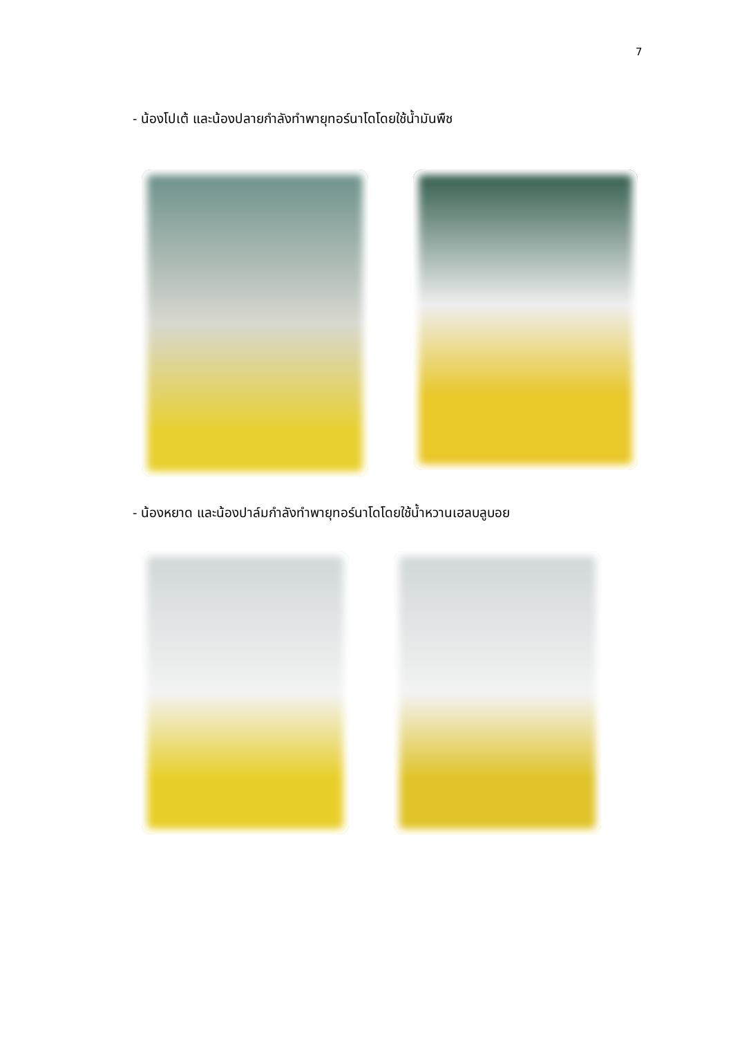7
- น้องโปเต้ และน้องปลายกำลังทำพายุทอร์นาโดโดยใช้น้ำมันพืช
- น้องหยาด และน้องปาล์มกำลังทำพายุทอร์นาโดโดยใช้น้ำหวานเฮลบลูบอย